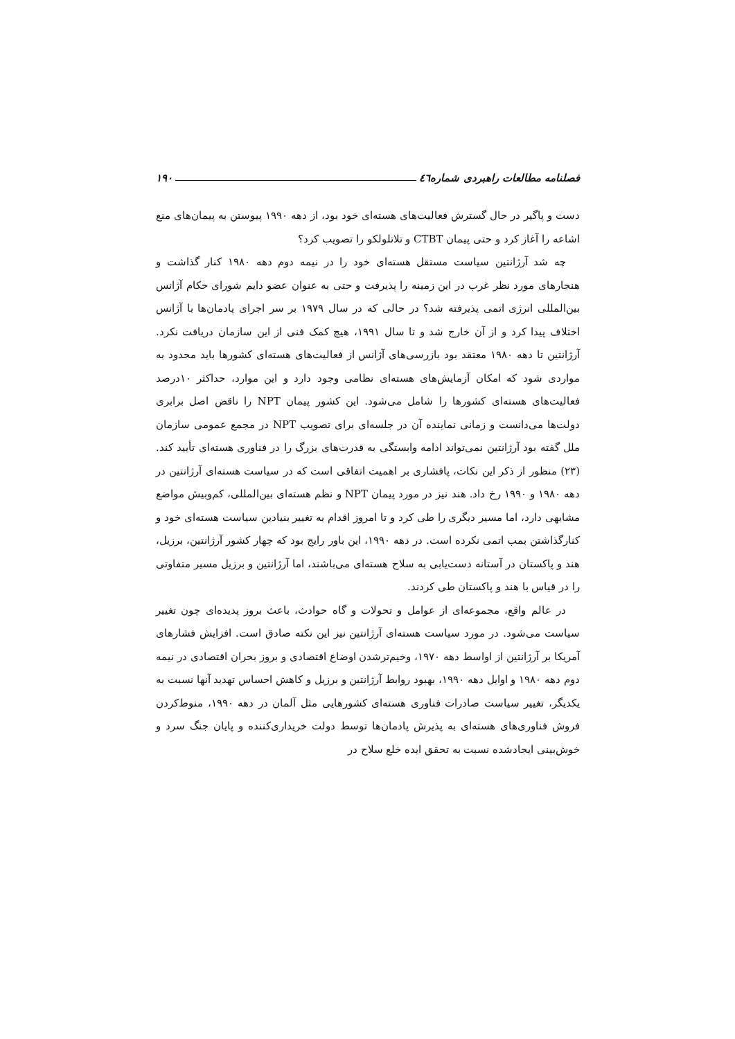فصلنامه مطالعات راهبردی شماره٤٦ ۱۹۰
دست و پاگیر در حال گسترش فعالیت‌های هسته‌ای خود بود، از دهه ۱۹۹۰ پیوستن به پیمان‌های منع اشاعه را آغاز کرد و حتی پیمان CTBT و تلاتلولکو را تصویب کرد؟
چه شد آرژانتین سیاست مستقل هسته‌ای خود را در نیمه دوم دهه ۱۹۸۰ کنار گذاشت و هنجارهای مورد نظر غرب در این زمینه را پذیرفت و حتی به عنوان عضو دایم شورای حکام آژانس بین‌المللی انرژی اتمی پذیرفته شد؟ در حالی که در سال ۱۹۷۹ بر سر اجرای پادمان‌ها با آژانس اختلاف پیدا کرد و از آن خارج شد و تا سال ۱۹۹۱، هیچ کمک فنی از این سازمان دریافت نکرد. آرژانتین تا دهه ۱۹۸۰ معتقد بود بازرسی‌های آژانس از فعالیت‌های هسته‌ای کشورها باید محدود به مواردی شود که امکان آزمایش‌های هسته‌ای نظامی وجود دارد و این موارد، حداکثر ۱۰درصد فعالیت‌های هسته‌ای کشورها را شامل می‌شود. این کشور پیمان NPT را ناقض اصل برابری دولت‌ها می‌دانست و زمانی نماینده آن در جلسه‌ای برای تصویب NPT در مجمع عمومی سازمان ملل گفته بود آرژانتین نمی‌تواند ادامه وابستگی به قدرت‌های بزرگ را در فناوری هسته‌ای تأیید کند.(۲۳) منظور از ذکر این نکات، پافشاری بر اهمیت اتفاقی است که در سیاست هسته‌ای آرژانتین در دهه ۱۹۸۰ و ۱۹۹۰ رخ داد. هند نیز در مورد پیمان NPT و نظم هسته‌ای بین‌المللی، کم‌وبیش مواضع مشابهی دارد، اما مسیر دیگری را طی کرد و تا امروز اقدام به تغییر بنیادین سیاست هسته‌ای خود و کنارگذاشتن بمب اتمی نکرده است. در دهه ۱۹۹۰، این باور رایج بود که چهار کشور آرژانتین، برزیل، هند و پاکستان در آستانه دست‌یابی به سلاح هسته‌ای می‌باشند، اما آرژانتین و برزیل مسیر متفاوتی را در قیاس با هند و پاکستان طی کردند.
در عالم واقع، مجموعه‌ای از عوامل و تحولات و گاه حوادث، باعث بروز پدیده‌ای چون تغییر سیاست می‌شود. در مورد سیاست هسته‌ای آرژانتین نیز این نکته صادق است. افزایش فشارهای آمریکا بر آرژانتین از اواسط دهه ۱۹۷۰، وخیم‌ترشدن اوضاع اقتصادی و بروز بحران اقتصادی در نیمه دوم دهه ۱۹۸۰ و اوایل دهه ۱۹۹۰، بهبود روابط آرژانتین و برزیل و کاهش احساس تهدید آنها نسبت به یکدیگر، تغییر سیاست صادرات فناوری هسته‌ای کشورهایی مثل آلمان در دهه ۱۹۹۰، منوط‌کردن فروش فناوری‌های هسته‌ای به پذیرش پادمان‌ها توسط دولت خریداری‌کننده و پایان جنگ سرد و خوش‌بینی ایجادشده نسبت به تحقق ایده خلع سلاح در